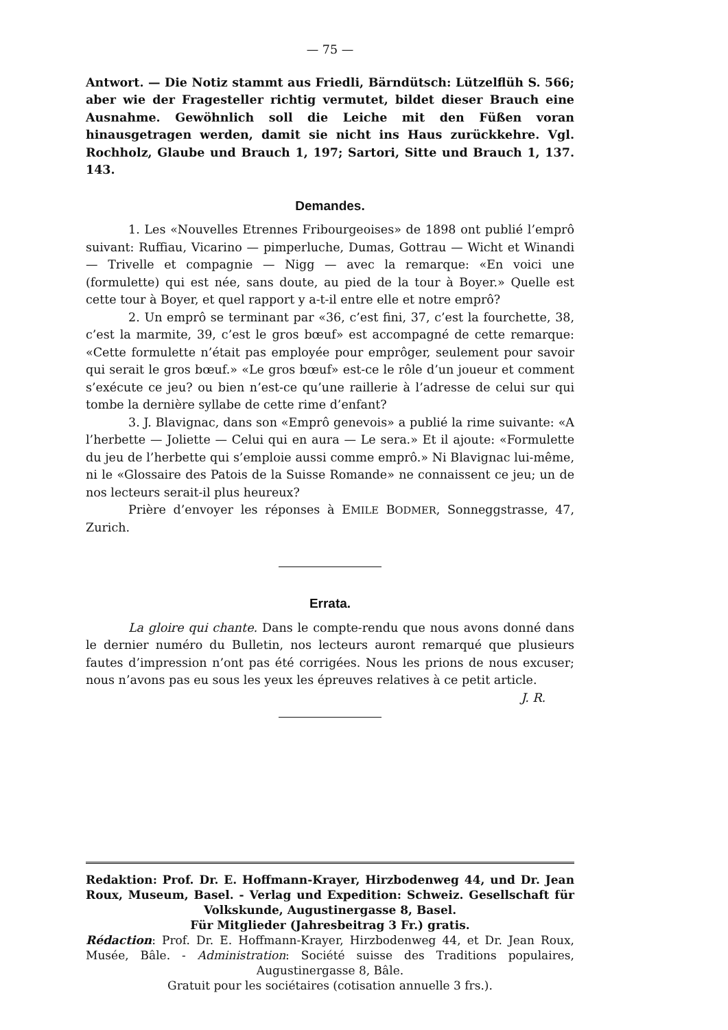— 75 —
Antwort. — Die Notiz stammt aus Friedli, Bärndütsch: Lützelflüh S. 566; aber wie der Fragesteller richtig vermutet, bildet dieser Brauch eine Ausnahme. Gewöhnlich soll die Leiche mit den Füßen voran hinausgetragen werden, damit sie nicht ins Haus zurückkehre. Vgl. Rochholz, Glaube und Brauch 1, 197; Sartori, Sitte und Brauch 1, 137. 143.
Demandes.
1. Les «Nouvelles Etrennes Fribourgeoises» de 1898 ont publié l’emprô suivant: Ruffiau, Vicarino — pimperluche, Dumas, Gottrau — Wicht et Winandi — Trivelle et compagnie — Nigg — avec la remarque: «En voici une (formulette) qui est née, sans doute, au pied de la tour à Boyer.» Quelle est cette tour à Boyer, et quel rapport y a-t-il entre elle et notre emprô?
2. Un emprô se terminant par «36, c’est fini, 37, c’est la fourchette, 38, c’est la marmite, 39, c’est le gros bœuf» est accompagné de cette remarque: «Cette formulette n’était pas employée pour emprôger, seulement pour savoir qui serait le gros bœuf.» «Le gros bœuf» est-ce le rôle d’un joueur et comment s’exécute ce jeu? ou bien n’est-ce qu’une raillerie à l’adresse de celui sur qui tombe la dernière syllabe de cette rime d’enfant?
3. J. Blavignac, dans son «Emprô genevois» a publié la rime suivante: «A l’herbette — Joliette — Celui qui en aura — Le sera.» Et il ajoute: «Formulette du jeu de l’herbette qui s’emploie aussi comme emprô.» Ni Blavignac lui-même, ni le «Glossaire des Patois de la Suisse Romande» ne connaissent ce jeu; un de nos lecteurs serait-il plus heureux?
Prière d’envoyer les réponses à EMILE BODMER, Sonneggstrasse, 47, Zurich.
Errata.
La gloire qui chante. Dans le compte-rendu que nous avons donné dans le dernier numéro du Bulletin, nos lecteurs auront remarqué que plusieurs fautes d’impression n’ont pas été corrigées. Nous les prions de nous excuser; nous n’avons pas eu sous les yeux les épreuves relatives à ce petit article. J. R.
Redaktion: Prof. Dr. E. Hoffmann-Krayer, Hirzbodenweg 44, und Dr. Jean Roux, Museum, Basel. - Verlag und Expedition: Schweiz. Gesellschaft für Volkskunde, Augustinergasse 8, Basel.
Für Mitglieder (Jahresbeitrag 3 Fr.) gratis.
Rédaction: Prof. Dr. E. Hoffmann-Krayer, Hirzbodenweg 44, et Dr. Jean Roux, Musée, Bâle. - Administration: Société suisse des Traditions populaires, Augustinergasse 8, Bâle.
Gratuit pour les sociétaires (cotisation annuelle 3 frs.).